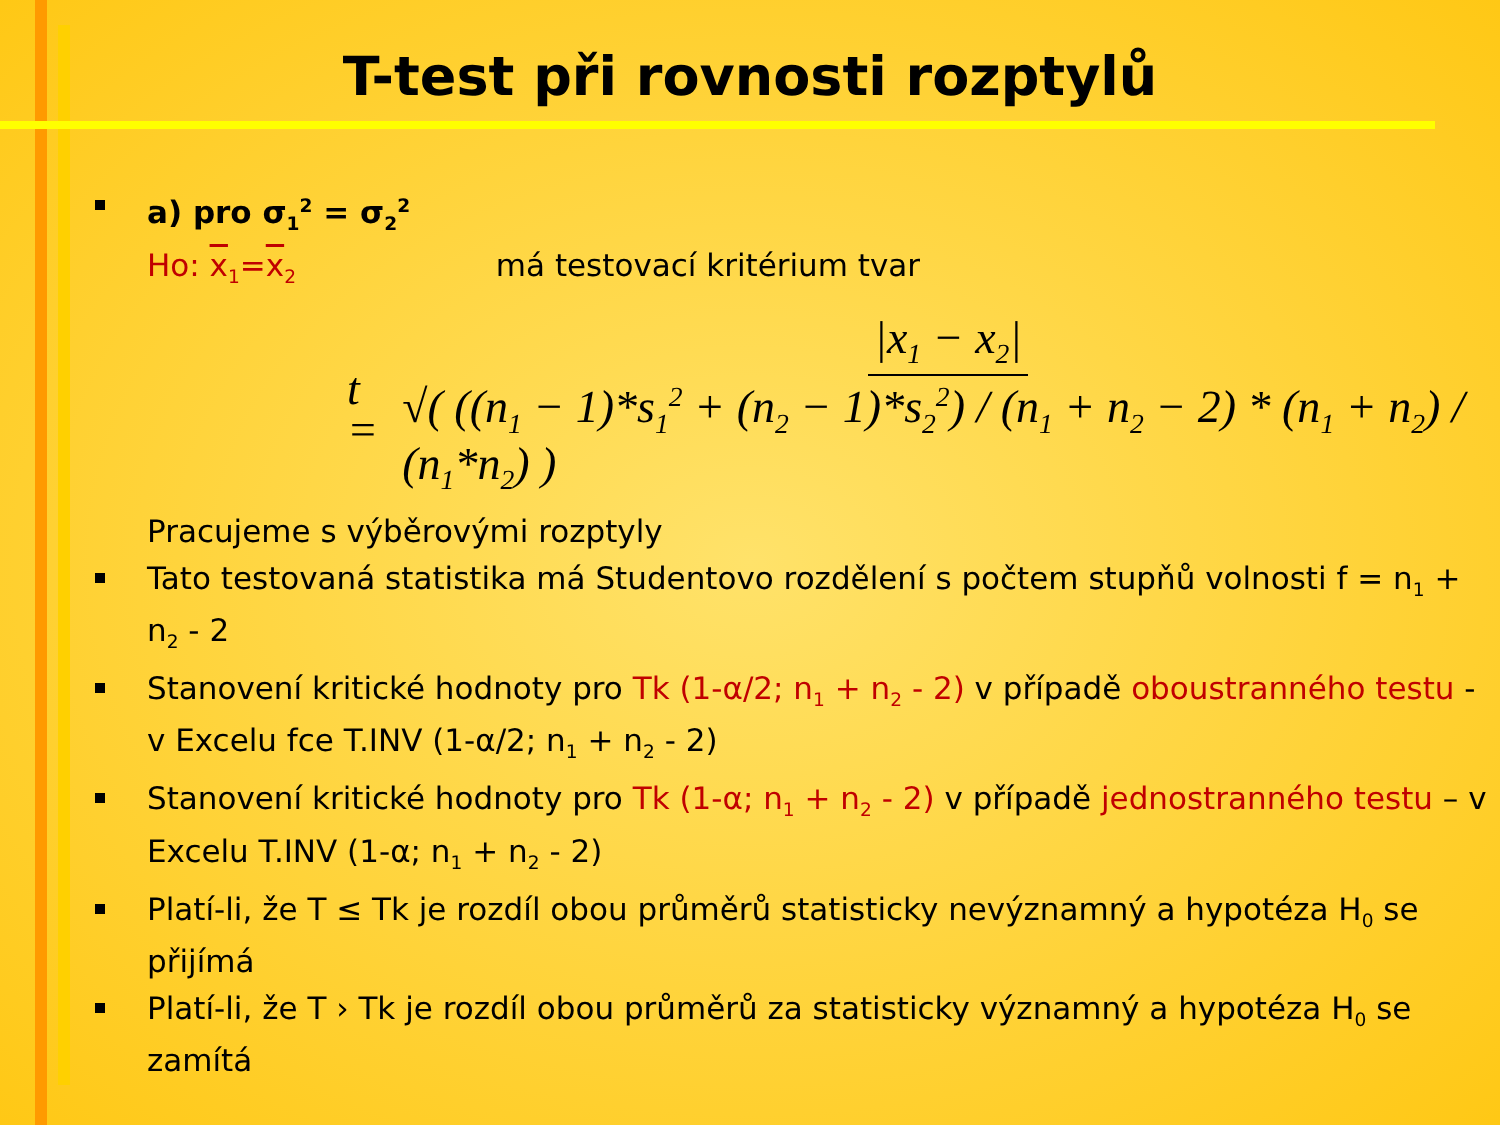T-test při rovnosti rozptylů
a) pro σ<sub>1</sub><sup>2</sup> = σ<sub>2</sub><sup>2</sup>
Ho: x<sub>1</sub>=x<sub>2</sub> má testovací kritérium tvar
t = |x<sub>1</sub> − x<sub>2</sub>| √( ((n<sub>1</sub> − 1)*s<sub>1</sub><sup>2</sup> + (n<sub>2</sub> − 1)*s<sub>2</sub><sup>2</sup>) / (n<sub>1</sub> + n<sub>2</sub> − 2) * (n<sub>1</sub> + n<sub>2</sub>) / (n<sub>1</sub>*n<sub>2</sub>) )
Pracujeme s výběrovými rozptyly
Tato testovaná statistika má Studentovo rozdělení s počtem stupňů volnosti f = n<sub>1</sub> + n<sub>2</sub> - 2
Stanovení kritické hodnoty pro Tk (1-α/2; n<sub>1</sub> + n<sub>2</sub> - 2) v případě oboustranného testu - v Excelu fce T.INV (1-α/2; n<sub>1</sub> + n<sub>2</sub> - 2)
Stanovení kritické hodnoty pro Tk (1-α; n<sub>1</sub> + n<sub>2</sub> - 2) v případě jednostranného testu – v Excelu T.INV (1-α; n<sub>1</sub> + n<sub>2</sub> - 2)
Platí-li, že T ≤ Tk je rozdíl obou průměrů statisticky nevýznamný a hypotéza H<sub>0</sub> se přijímá
Platí-li, že T › Tk je rozdíl obou průměrů za statisticky významný a hypotéza H<sub>0</sub> se zamítá